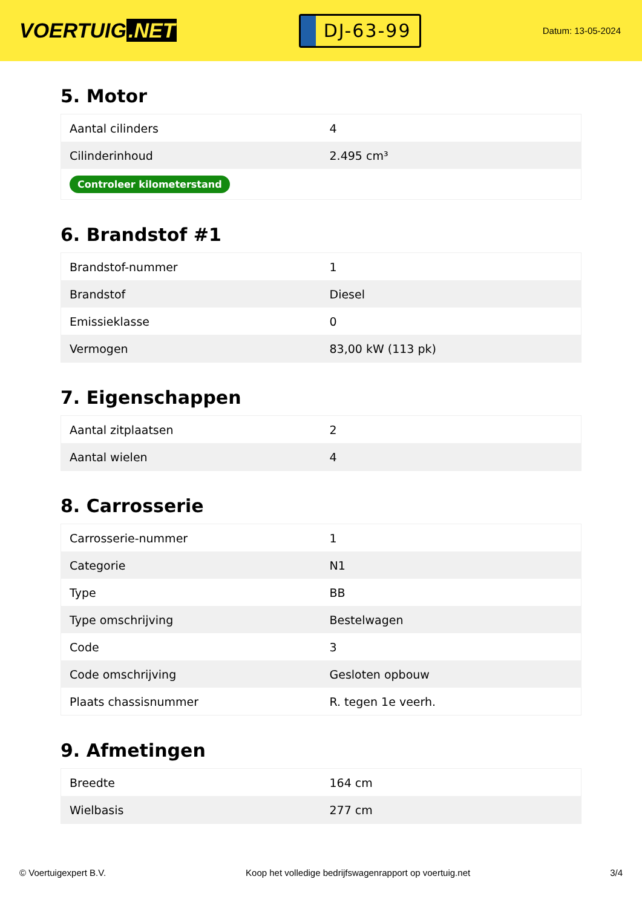VOERTUIG.NET
DJ-63-99
Datum: 13-05-2024
5. Motor
| Aantal cilinders | 4 |
| Cilinderinhoud | 2.495 cm³ |
| Controleer kilometerstand | |
6. Brandstof #1
| Brandstof-nummer | 1 |
| Brandstof | Diesel |
| Emissieklasse | 0 |
| Vermogen | 83,00 kW (113 pk) |
7. Eigenschappen
| Aantal zitplaatsen | 2 |
| Aantal wielen | 4 |
8. Carrosserie
| Carrosserie-nummer | 1 |
| Categorie | N1 |
| Type | BB |
| Type omschrijving | Bestelwagen |
| Code | 3 |
| Code omschrijving | Gesloten opbouw |
| Plaats chassisnummer | R. tegen 1e veerh. |
9. Afmetingen
| Breedte | 164 cm |
| Wielbasis | 277 cm |
© Voertuigexpert B.V. Koop het volledige bedrijfswagenrapport op voertuig.net 3/4